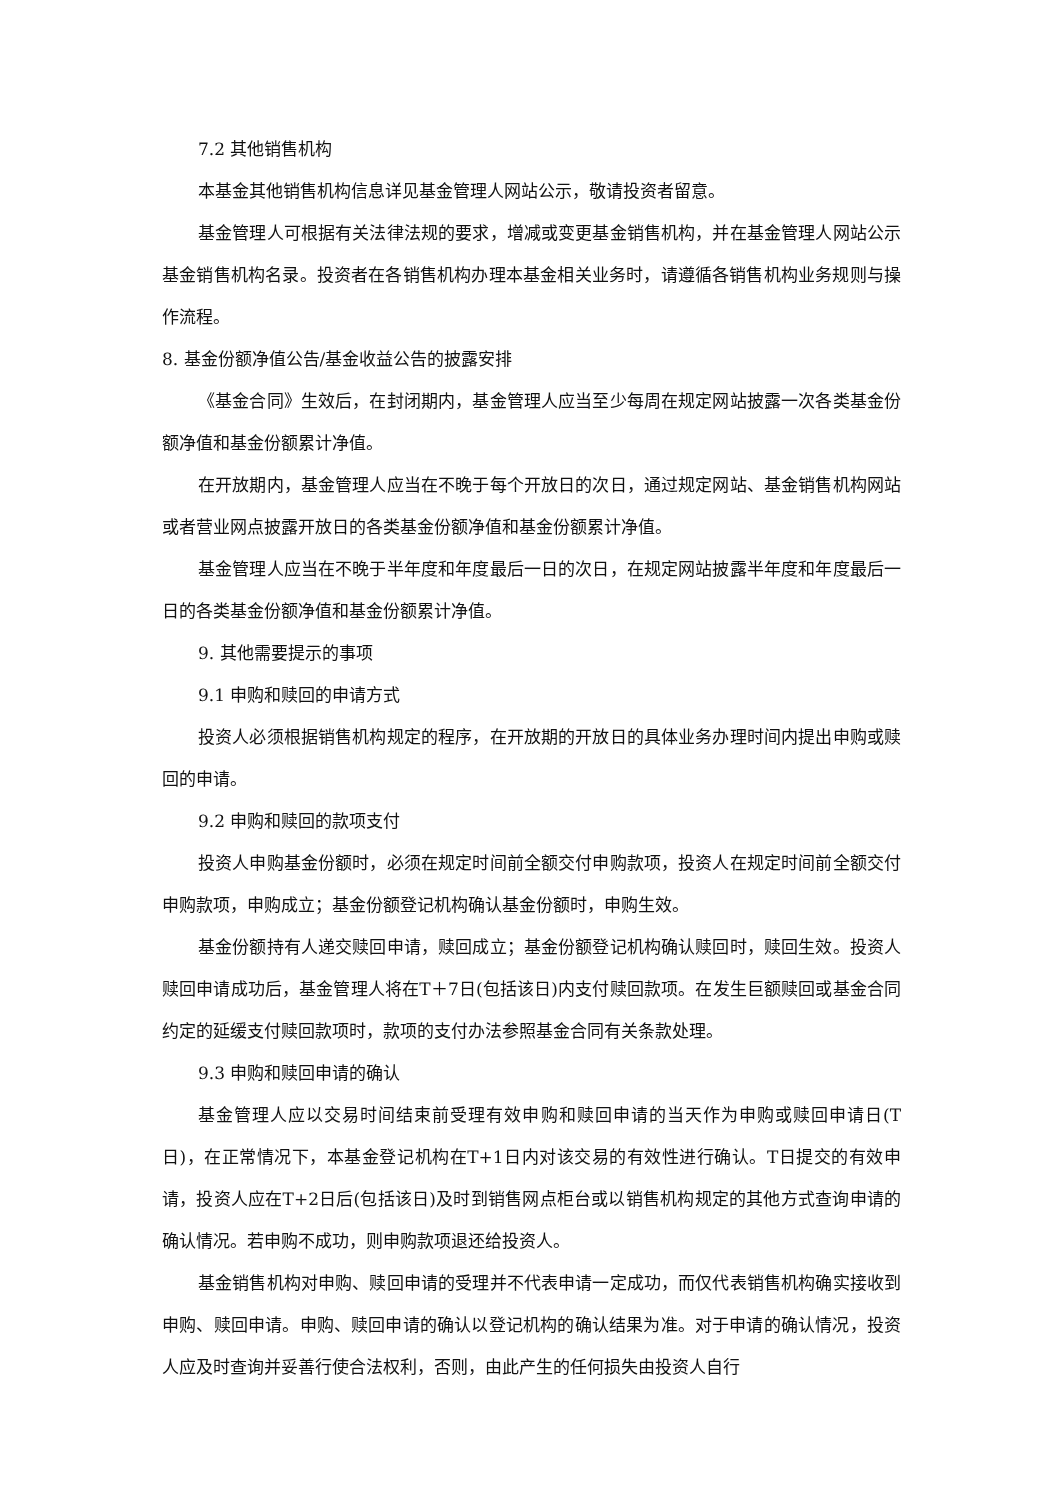7.2 其他销售机构
本基金其他销售机构信息详见基金管理人网站公示，敬请投资者留意。
基金管理人可根据有关法律法规的要求，增减或变更基金销售机构，并在基金管理人网站公示基金销售机构名录。投资者在各销售机构办理本基金相关业务时，请遵循各销售机构业务规则与操作流程。
8. 基金份额净值公告/基金收益公告的披露安排
《基金合同》生效后，在封闭期内，基金管理人应当至少每周在规定网站披露一次各类基金份额净值和基金份额累计净值。
在开放期内，基金管理人应当在不晚于每个开放日的次日，通过规定网站、基金销售机构网站或者营业网点披露开放日的各类基金份额净值和基金份额累计净值。
基金管理人应当在不晚于半年度和年度最后一日的次日，在规定网站披露半年度和年度最后一日的各类基金份额净值和基金份额累计净值。
9. 其他需要提示的事项
9.1 申购和赎回的申请方式
投资人必须根据销售机构规定的程序，在开放期的开放日的具体业务办理时间内提出申购或赎回的申请。
9.2 申购和赎回的款项支付
投资人申购基金份额时，必须在规定时间前全额交付申购款项，投资人在规定时间前全额交付申购款项，申购成立；基金份额登记机构确认基金份额时，申购生效。
基金份额持有人递交赎回申请，赎回成立；基金份额登记机构确认赎回时，赎回生效。投资人赎回申请成功后，基金管理人将在T＋7日(包括该日)内支付赎回款项。在发生巨额赎回或基金合同约定的延缓支付赎回款项时，款项的支付办法参照基金合同有关条款处理。
9.3 申购和赎回申请的确认
基金管理人应以交易时间结束前受理有效申购和赎回申请的当天作为申购或赎回申请日(T日)，在正常情况下，本基金登记机构在T+1日内对该交易的有效性进行确认。T日提交的有效申请，投资人应在T+2日后(包括该日)及时到销售网点柜台或以销售机构规定的其他方式查询申请的确认情况。若申购不成功，则申购款项退还给投资人。
基金销售机构对申购、赎回申请的受理并不代表申请一定成功，而仅代表销售机构确实接收到申购、赎回申请。申购、赎回申请的确认以登记机构的确认结果为准。对于申请的确认情况，投资人应及时查询并妥善行使合法权利，否则，由此产生的任何损失由投资人自行